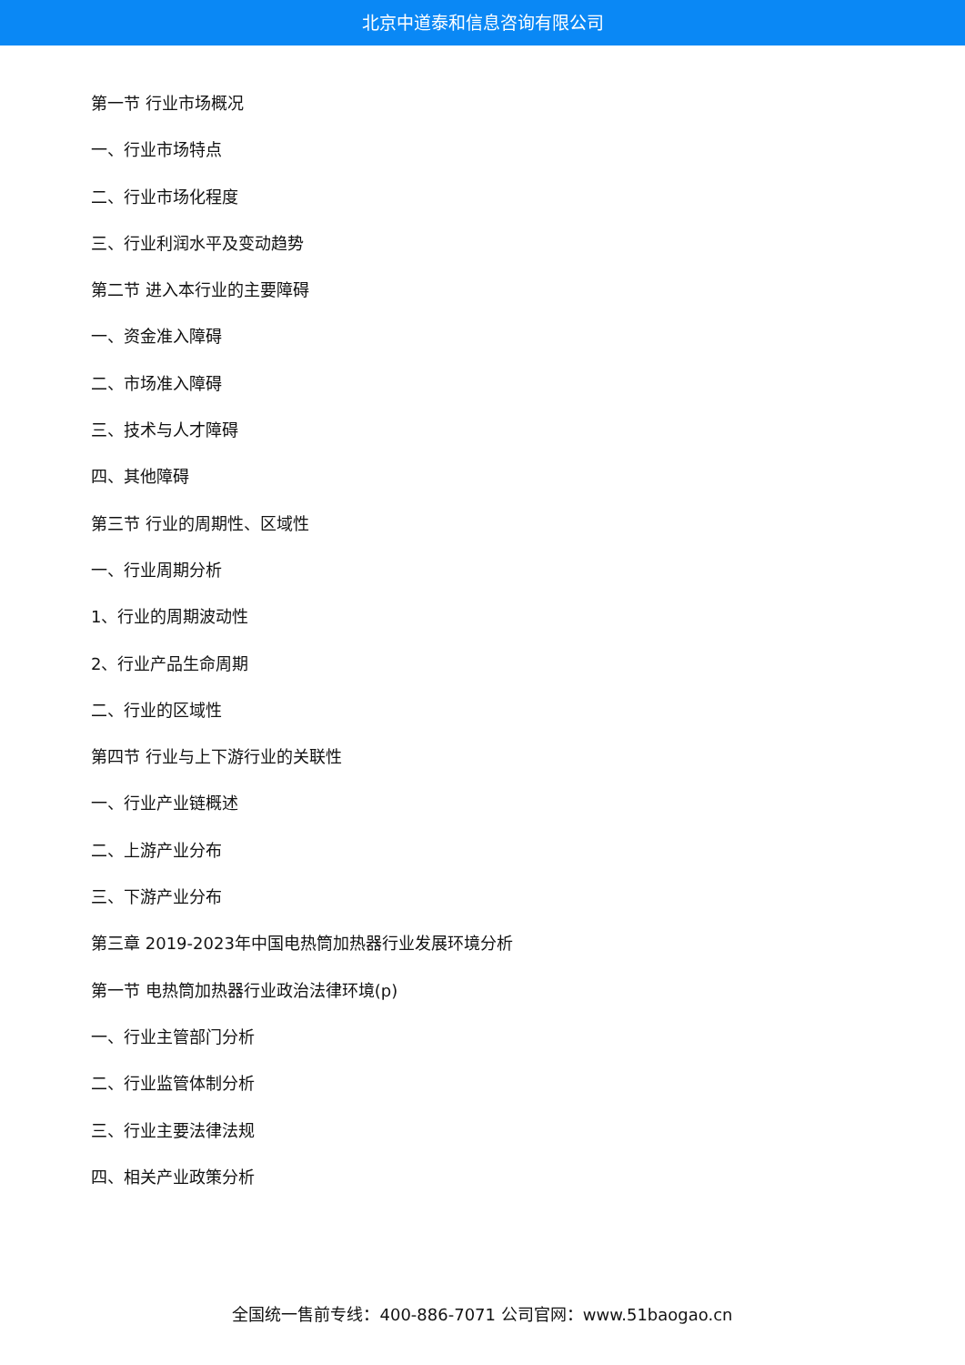北京中道泰和信息咨询有限公司
第一节 行业市场概况
一、行业市场特点
二、行业市场化程度
三、行业利润水平及变动趋势
第二节 进入本行业的主要障碍
一、资金准入障碍
二、市场准入障碍
三、技术与人才障碍
四、其他障碍
第三节 行业的周期性、区域性
一、行业周期分析
1、行业的周期波动性
2、行业产品生命周期
二、行业的区域性
第四节 行业与上下游行业的关联性
一、行业产业链概述
二、上游产业分布
三、下游产业分布
第三章 2019-2023年中国电热筒加热器行业发展环境分析
第一节 电热筒加热器行业政治法律环境(p)
一、行业主管部门分析
二、行业监管体制分析
三、行业主要法律法规
四、相关产业政策分析
全国统一售前专线：400-886-7071 公司官网：www.51baogao.cn